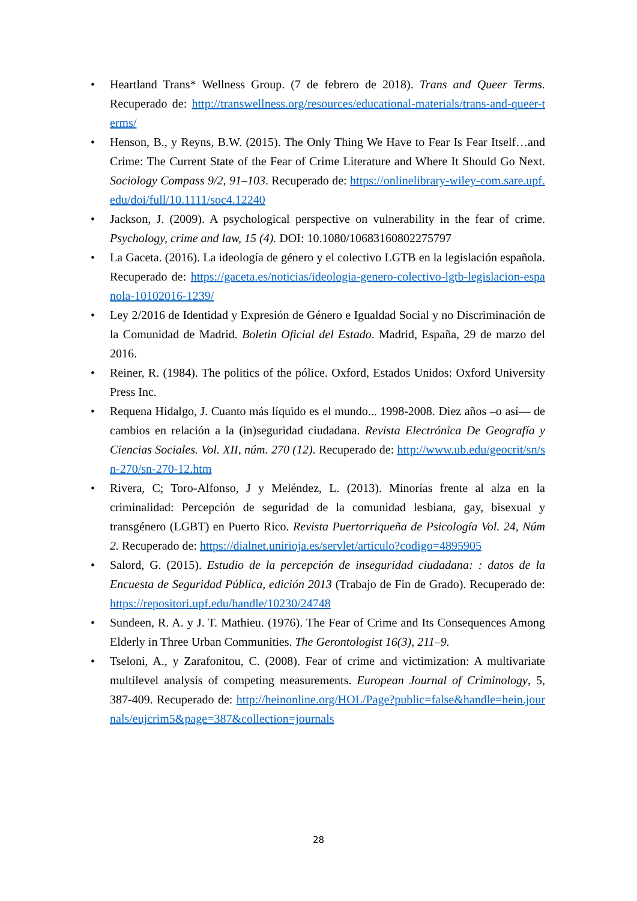• Heartland Trans* Wellness Group. (7 de febrero de 2018). Trans and Queer Terms. Recuperado de: http://transwellness.org/resources/educational-materials/trans-and-queer-terms/
• Henson, B., y Reyns, B.W. (2015). The Only Thing We Have to Fear Is Fear Itself…and Crime: The Current State of the Fear of Crime Literature and Where It Should Go Next. Sociology Compass 9/2, 91–103. Recuperado de: https://onlinelibrary-wiley-com.sare.upf.edu/doi/full/10.1111/soc4.12240
• Jackson, J. (2009). A psychological perspective on vulnerability in the fear of crime. Psychology, crime and law, 15 (4). DOI: 10.1080/10683160802275797
• La Gaceta. (2016). La ideología de género y el colectivo LGTB en la legislación española. Recuperado de: https://gaceta.es/noticias/ideologia-genero-colectivo-lgtb-legislacion-espanola-10102016-1239/
• Ley 2/2016 de Identidad y Expresión de Género e Igualdad Social y no Discriminación de la Comunidad de Madrid. Boletin Oficial del Estado. Madrid, España, 29 de marzo del 2016.
• Reiner, R. (1984). The politics of the pólice. Oxford, Estados Unidos: Oxford University Press Inc.
• Requena Hidalgo, J. Cuanto más líquido es el mundo... 1998-2008. Diez años –o así— de cambios en relación a la (in)seguridad ciudadana. Revista Electrónica De Geografía y Ciencias Sociales. Vol. XII, núm. 270 (12). Recuperado de: http://www.ub.edu/geocrit/sn/sn-270/sn-270-12.htm
• Rivera, C; Toro-Alfonso, J y Meléndez, L. (2013). Minorías frente al alza en la criminalidad: Percepción de seguridad de la comunidad lesbiana, gay, bisexual y transgénero (LGBT) en Puerto Rico. Revista Puertorriqueña de Psicología Vol. 24, Núm 2. Recuperado de: https://dialnet.unirioja.es/servlet/articulo?codigo=4895905
• Salord, G. (2015). Estudio de la percepción de inseguridad ciudadana: : datos de la Encuesta de Seguridad Pública, edición 2013 (Trabajo de Fin de Grado). Recuperado de: https://repositori.upf.edu/handle/10230/24748
• Sundeen, R. A. y J. T. Mathieu. (1976). The Fear of Crime and Its Consequences Among Elderly in Three Urban Communities. The Gerontologist 16(3), 211–9.
• Tseloni, A., y Zarafonitou, C. (2008). Fear of crime and victimization: A multivariate multilevel analysis of competing measurements. European Journal of Criminology, 5, 387-409. Recuperado de: http://heinonline.org/HOL/Page?public=false&handle=hein.journals/eujcrim5&page=387&collection=journals
28